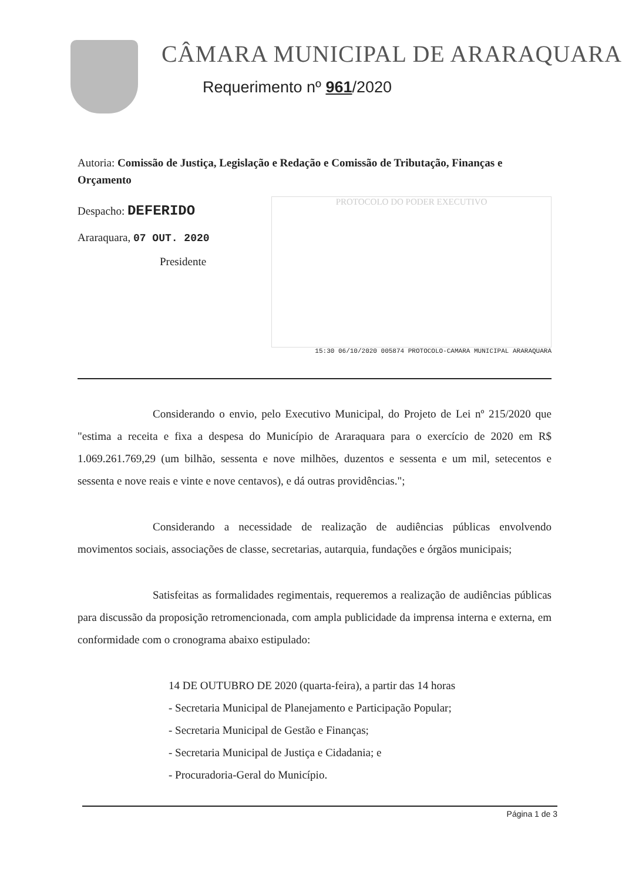CÂMARA MUNICIPAL DE ARARAQUARA
Requerimento nº 961/2020
Autoria: Comissão de Justiça, Legislação e Redação e Comissão de Tributação, Finanças e Orçamento
Despacho: DEFERIDO
Araraquara, 07 OUT. 2020
Presidente
PROTOCOLO DO PODER EXECUTIVO
15:30 06/10/2020 005874 PROTOCOLO-CAMARA MUNICIPAL ARARAQUARA
Considerando o envio, pelo Executivo Municipal, do Projeto de Lei nº 215/2020 que "estima a receita e fixa a despesa do Município de Araraquara para o exercício de 2020 em R$ 1.069.261.769,29 (um bilhão, sessenta e nove milhões, duzentos e sessenta e um mil, setecentos e sessenta e nove reais e vinte e nove centavos), e dá outras providências.";
Considerando a necessidade de realização de audiências públicas envolvendo movimentos sociais, associações de classe, secretarias, autarquia, fundações e órgãos municipais;
Satisfeitas as formalidades regimentais, requeremos a realização de audiências públicas para discussão da proposição retromencionada, com ampla publicidade da imprensa interna e externa, em conformidade com o cronograma abaixo estipulado:
14 DE OUTUBRO DE 2020 (quarta-feira), a partir das 14 horas
- Secretaria Municipal de Planejamento e Participação Popular;
- Secretaria Municipal de Gestão e Finanças;
- Secretaria Municipal de Justiça e Cidadania; e
- Procuradoria-Geral do Município.
Página 1 de 3